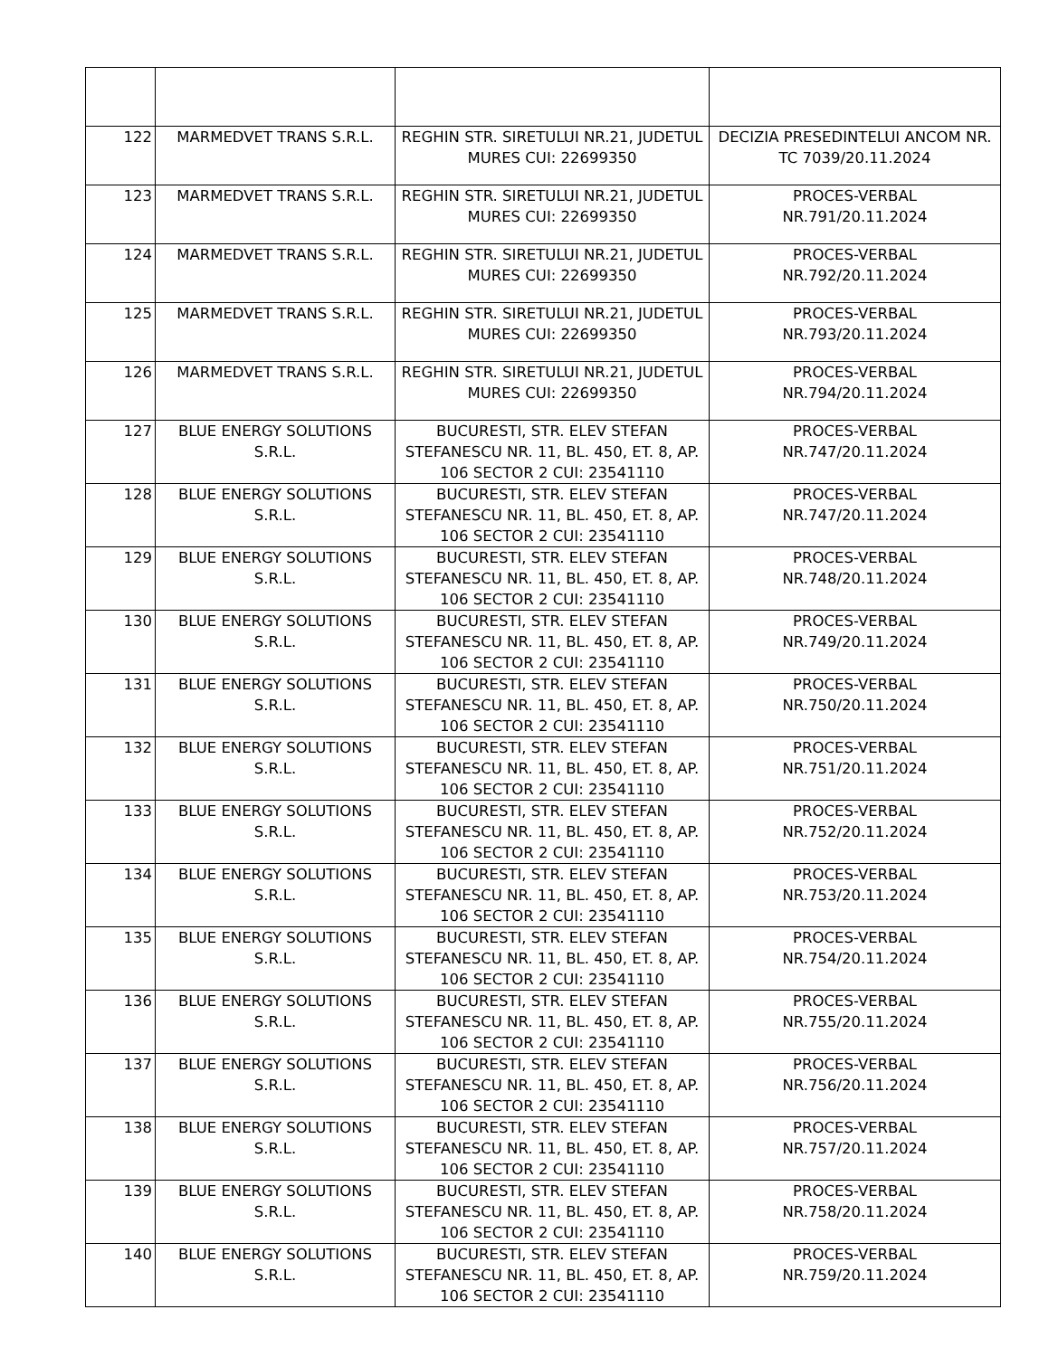| 122 | MARMEDVET TRANS S.R.L. | REGHIN STR. SIRETULUI NR.21, JUDETUL MURES CUI: 22699350 | DECIZIA PRESEDINTELUI ANCOM NR. TC 7039/20.11.2024 |
| 123 | MARMEDVET TRANS S.R.L. | REGHIN STR. SIRETULUI NR.21, JUDETUL MURES CUI: 22699350 | PROCES-VERBAL NR.791/20.11.2024 |
| 124 | MARMEDVET TRANS S.R.L. | REGHIN STR. SIRETULUI NR.21, JUDETUL MURES CUI: 22699350 | PROCES-VERBAL NR.792/20.11.2024 |
| 125 | MARMEDVET TRANS S.R.L. | REGHIN STR. SIRETULUI NR.21, JUDETUL MURES CUI: 22699350 | PROCES-VERBAL NR.793/20.11.2024 |
| 126 | MARMEDVET TRANS S.R.L. | REGHIN STR. SIRETULUI NR.21, JUDETUL MURES CUI: 22699350 | PROCES-VERBAL NR.794/20.11.2024 |
| 127 | BLUE ENERGY SOLUTIONS S.R.L. | BUCURESTI, STR. ELEV STEFAN STEFANESCU NR. 11, BL. 450, ET. 8, AP. 106 SECTOR 2 CUI: 23541110 | PROCES-VERBAL NR.747/20.11.2024 |
| 128 | BLUE ENERGY SOLUTIONS S.R.L. | BUCURESTI, STR. ELEV STEFAN STEFANESCU NR. 11, BL. 450, ET. 8, AP. 106 SECTOR 2 CUI: 23541110 | PROCES-VERBAL NR.747/20.11.2024 |
| 129 | BLUE ENERGY SOLUTIONS S.R.L. | BUCURESTI, STR. ELEV STEFAN STEFANESCU NR. 11, BL. 450, ET. 8, AP. 106 SECTOR 2 CUI: 23541110 | PROCES-VERBAL NR.748/20.11.2024 |
| 130 | BLUE ENERGY SOLUTIONS S.R.L. | BUCURESTI, STR. ELEV STEFAN STEFANESCU NR. 11, BL. 450, ET. 8, AP. 106 SECTOR 2 CUI: 23541110 | PROCES-VERBAL NR.749/20.11.2024 |
| 131 | BLUE ENERGY SOLUTIONS S.R.L. | BUCURESTI, STR. ELEV STEFAN STEFANESCU NR. 11, BL. 450, ET. 8, AP. 106 SECTOR 2 CUI: 23541110 | PROCES-VERBAL NR.750/20.11.2024 |
| 132 | BLUE ENERGY SOLUTIONS S.R.L. | BUCURESTI, STR. ELEV STEFAN STEFANESCU NR. 11, BL. 450, ET. 8, AP. 106 SECTOR 2 CUI: 23541110 | PROCES-VERBAL NR.751/20.11.2024 |
| 133 | BLUE ENERGY SOLUTIONS S.R.L. | BUCURESTI, STR. ELEV STEFAN STEFANESCU NR. 11, BL. 450, ET. 8, AP. 106 SECTOR 2 CUI: 23541110 | PROCES-VERBAL NR.752/20.11.2024 |
| 134 | BLUE ENERGY SOLUTIONS S.R.L. | BUCURESTI, STR. ELEV STEFAN STEFANESCU NR. 11, BL. 450, ET. 8, AP. 106 SECTOR 2 CUI: 23541110 | PROCES-VERBAL NR.753/20.11.2024 |
| 135 | BLUE ENERGY SOLUTIONS S.R.L. | BUCURESTI, STR. ELEV STEFAN STEFANESCU NR. 11, BL. 450, ET. 8, AP. 106 SECTOR 2 CUI: 23541110 | PROCES-VERBAL NR.754/20.11.2024 |
| 136 | BLUE ENERGY SOLUTIONS S.R.L. | BUCURESTI, STR. ELEV STEFAN STEFANESCU NR. 11, BL. 450, ET. 8, AP. 106 SECTOR 2 CUI: 23541110 | PROCES-VERBAL NR.755/20.11.2024 |
| 137 | BLUE ENERGY SOLUTIONS S.R.L. | BUCURESTI, STR. ELEV STEFAN STEFANESCU NR. 11, BL. 450, ET. 8, AP. 106 SECTOR 2 CUI: 23541110 | PROCES-VERBAL NR.756/20.11.2024 |
| 138 | BLUE ENERGY SOLUTIONS S.R.L. | BUCURESTI, STR. ELEV STEFAN STEFANESCU NR. 11, BL. 450, ET. 8, AP. 106 SECTOR 2 CUI: 23541110 | PROCES-VERBAL NR.757/20.11.2024 |
| 139 | BLUE ENERGY SOLUTIONS S.R.L. | BUCURESTI, STR. ELEV STEFAN STEFANESCU NR. 11, BL. 450, ET. 8, AP. 106 SECTOR 2 CUI: 23541110 | PROCES-VERBAL NR.758/20.11.2024 |
| 140 | BLUE ENERGY SOLUTIONS S.R.L. | BUCURESTI, STR. ELEV STEFAN STEFANESCU NR. 11, BL. 450, ET. 8, AP. 106 SECTOR 2 CUI: 23541110 | PROCES-VERBAL NR.759/20.11.2024 |